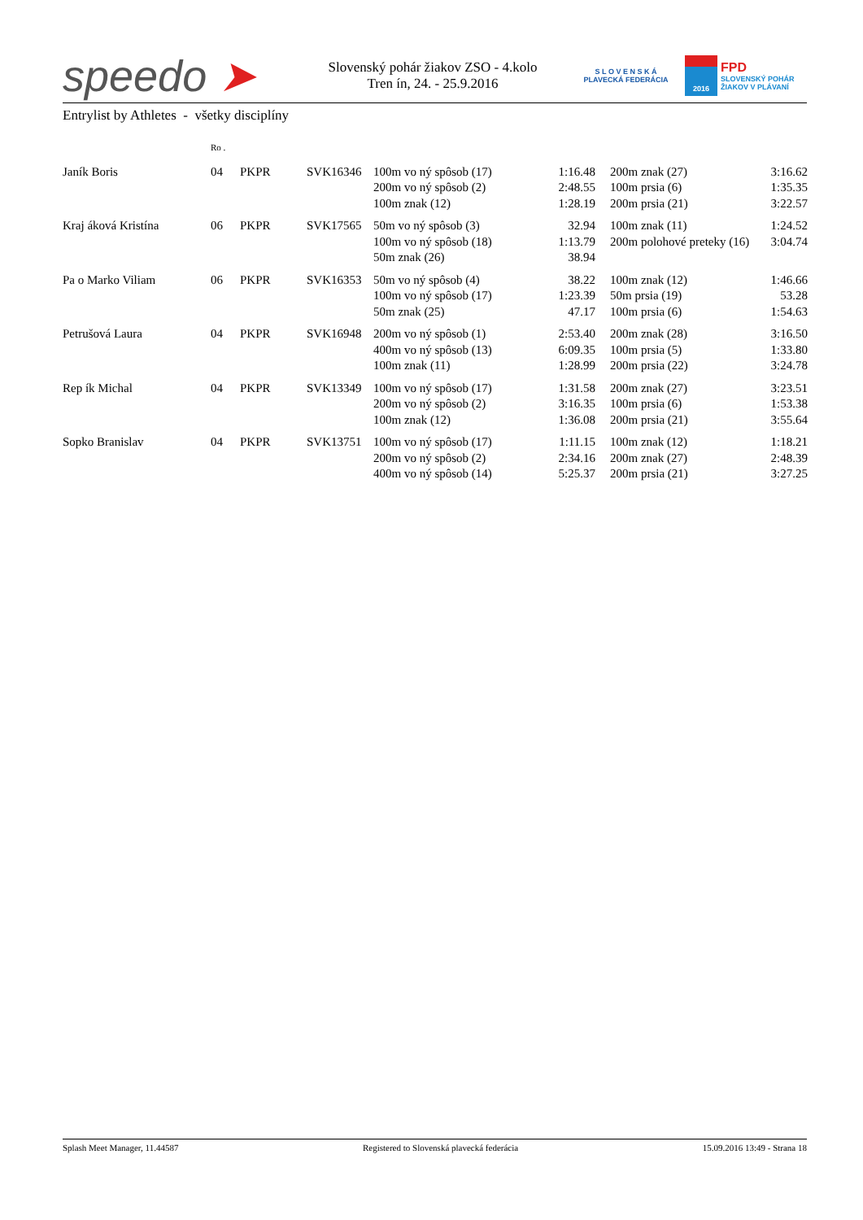speedo ➤
Slovenský pohár žiakov ZSO - 4.kolo
Tren ín, 24. - 25.9.2016
S L O V E N S K Á
PLAVECKÁ FEDERÁCIA
2016
FPD
SLOVENSKÝ POHÁR
ŽIAKOV V PLÁVANÍ
Entrylist by Athletes - všetky disciplíny
| | Ro . | | | | | | | |
| Janík Boris | 04 | PKPR | SVK16346 | 100m vo ný spôsob (17) | 1:16.48 | | 200m znak (27) | 3:16.62 |
| | | | | 200m vo ný spôsob (2) | 2:48.55 | | 100m prsia (6) | 1:35.35 |
| | | | | 100m znak (12) | 1:28.19 | | 200m prsia (21) | 3:22.57 |
| Kraj áková Kristína | 06 | PKPR | SVK17565 | 50m vo ný spôsob (3) | 32.94 | | 100m znak (11) | 1:24.52 |
| | | | | 100m vo ný spôsob (18) | 1:13.79 | | 200m polohové preteky (16) | 3:04.74 |
| | | | | 50m znak (26) | 38.94 | | | |
| Pa o Marko Viliam | 06 | PKPR | SVK16353 | 50m vo ný spôsob (4) | 38.22 | | 100m znak (12) | 1:46.66 |
| | | | | 100m vo ný spôsob (17) | 1:23.39 | | 50m prsia (19) | 53.28 |
| | | | | 50m znak (25) | 47.17 | | 100m prsia (6) | 1:54.63 |
| Petrušová Laura | 04 | PKPR | SVK16948 | 200m vo ný spôsob (1) | 2:53.40 | | 200m znak (28) | 3:16.50 |
| | | | | 400m vo ný spôsob (13) | 6:09.35 | | 100m prsia (5) | 1:33.80 |
| | | | | 100m znak (11) | 1:28.99 | | 200m prsia (22) | 3:24.78 |
| Rep ík Michal | 04 | PKPR | SVK13349 | 100m vo ný spôsob (17) | 1:31.58 | | 200m znak (27) | 3:23.51 |
| | | | | 200m vo ný spôsob (2) | 3:16.35 | | 100m prsia (6) | 1:53.38 |
| | | | | 100m znak (12) | 1:36.08 | | 200m prsia (21) | 3:55.64 |
| Sopko Branislav | 04 | PKPR | SVK13751 | 100m vo ný spôsob (17) | 1:11.15 | | 100m znak (12) | 1:18.21 |
| | | | | 200m vo ný spôsob (2) | 2:34.16 | | 200m znak (27) | 2:48.39 |
| | | | | 400m vo ný spôsob (14) | 5:25.37 | | 200m prsia (21) | 3:27.25 |
Splash Meet Manager, 11.44587 Registered to Slovenská plavecká federácia 15.09.2016 13:49 - Strana 18